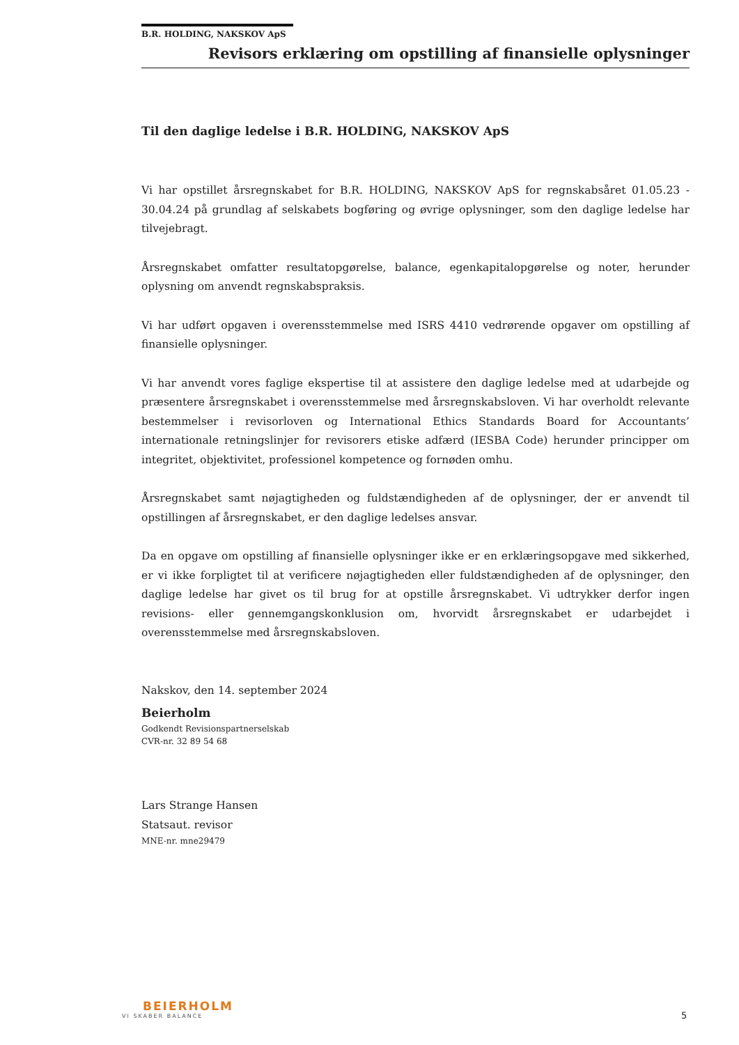B.R. HOLDING, NAKSKOV ApS
Revisors erklæring om opstilling af finansielle oplysninger
Til den daglige ledelse i B.R. HOLDING, NAKSKOV ApS
Vi har opstillet årsregnskabet for B.R. HOLDING, NAKSKOV ApS for regnskabsåret 01.05.23 - 30.04.24 på grundlag af selskabets bogføring og øvrige oplysninger, som den daglige ledelse har tilvejebragt.
Årsregnskabet omfatter resultatopgørelse, balance, egenkapitalopgørelse og noter, herunder oplysning om anvendt regnskabspraksis.
Vi har udført opgaven i overensstemmelse med ISRS 4410 vedrørende opgaver om opstilling af finansielle oplysninger.
Vi har anvendt vores faglige ekspertise til at assistere den daglige ledelse med at udarbejde og præsentere årsregnskabet i overensstemmelse med årsregnskabsloven. Vi har overholdt relevante bestemmelser i revisorloven og International Ethics Standards Board for Accountants’ internationale retningslinjer for revisorers etiske adfærd (IESBA Code) herunder principper om integritet, objektivitet, professionel kompetence og fornøden omhu.
Årsregnskabet samt nøjagtigheden og fuldstændigheden af de oplysninger, der er anvendt til opstillingen af årsregnskabet, er den daglige ledelses ansvar.
Da en opgave om opstilling af finansielle oplysninger ikke er en erklæringsopgave med sikkerhed, er vi ikke forpligtet til at verificere nøjagtigheden eller fuldstændigheden af de oplysninger, den daglige ledelse har givet os til brug for at opstille årsregnskabet. Vi udtrykker derfor ingen revisions- eller gennemgangskonklusion om, hvorvidt årsregnskabet er udarbejdet i overensstemmelse med årsregnskabsloven.
Nakskov, den 14. september 2024
Beierholm
Godkendt Revisionspartnerselskab
CVR-nr. 32 89 54 68
Lars Strange Hansen
Statsaut. revisor
MNE-nr. mne29479
BEIERHOLM
VI SKABER BALANCE
5